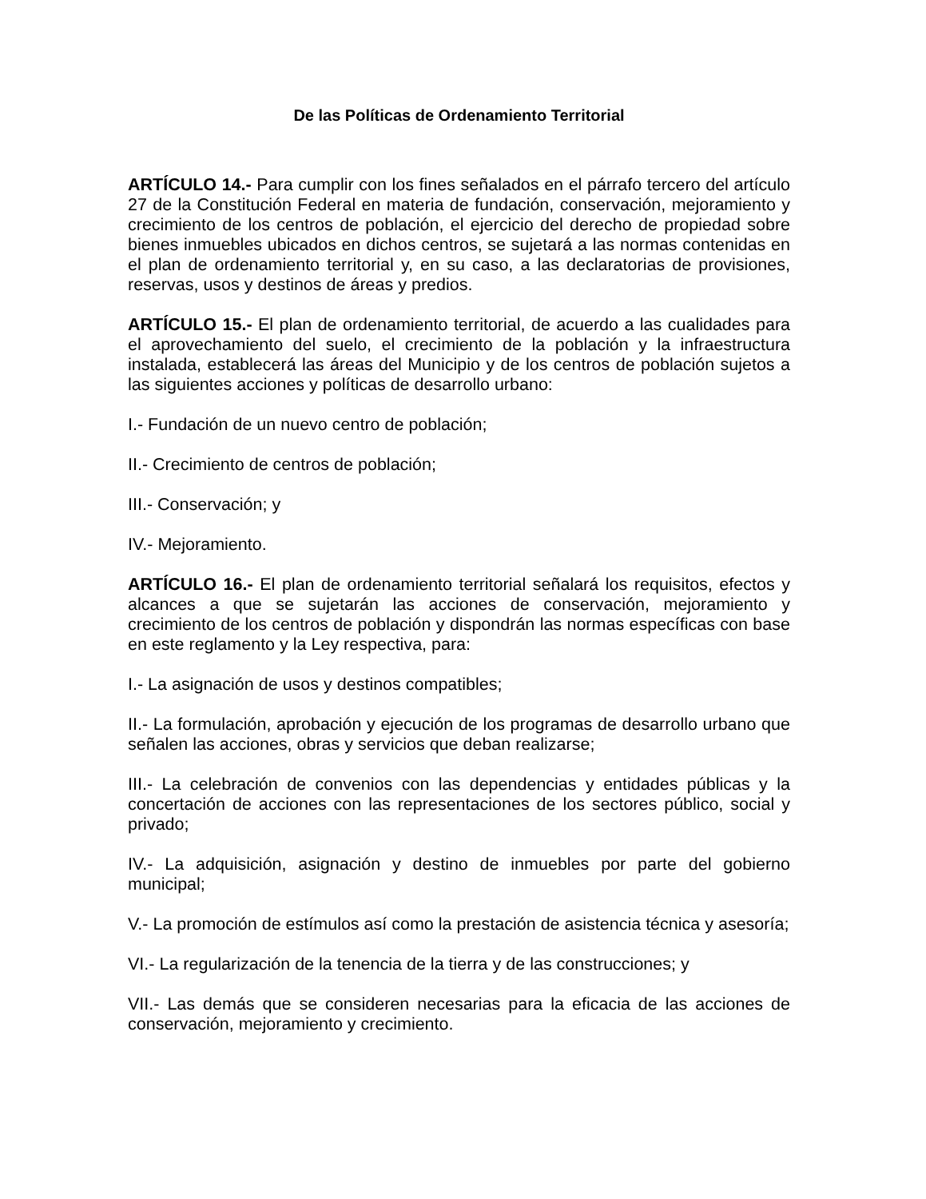De las Políticas de Ordenamiento Territorial
ARTÍCULO 14.- Para cumplir con los fines señalados en el párrafo tercero del artículo 27 de la Constitución Federal en materia de fundación, conservación, mejoramiento y crecimiento de los centros de población, el ejercicio del derecho de propiedad sobre bienes inmuebles ubicados en dichos centros, se sujetará a las normas contenidas en el plan de ordenamiento territorial y, en su caso, a las declaratorias de provisiones, reservas, usos y destinos de áreas y predios.
ARTÍCULO 15.- El plan de ordenamiento territorial, de acuerdo a las cualidades para el aprovechamiento del suelo, el crecimiento de la población y la infraestructura instalada, establecerá las áreas del Municipio y de los centros de población sujetos a las siguientes acciones y políticas de desarrollo urbano:
I.- Fundación de un nuevo centro de población;
II.- Crecimiento de centros de población;
III.- Conservación; y
IV.- Mejoramiento.
ARTÍCULO 16.- El plan de ordenamiento territorial señalará los requisitos, efectos y alcances a que se sujetarán las acciones de conservación, mejoramiento y crecimiento de los centros de población y dispondrán las normas específicas con base en este reglamento y la Ley respectiva, para:
I.- La asignación de usos y destinos compatibles;
II.- La formulación, aprobación y ejecución de los programas de desarrollo urbano que señalen las acciones, obras y servicios que deban realizarse;
III.- La celebración de convenios con las dependencias y entidades públicas y la concertación de acciones con las representaciones de los sectores público, social y privado;
IV.- La adquisición, asignación y destino de inmuebles por parte del gobierno municipal;
V.- La promoción de estímulos así como la prestación de asistencia técnica y asesoría;
VI.- La regularización de la tenencia de la tierra y de las construcciones; y
VII.- Las demás que se consideren necesarias para la eficacia de las acciones de conservación, mejoramiento y crecimiento.